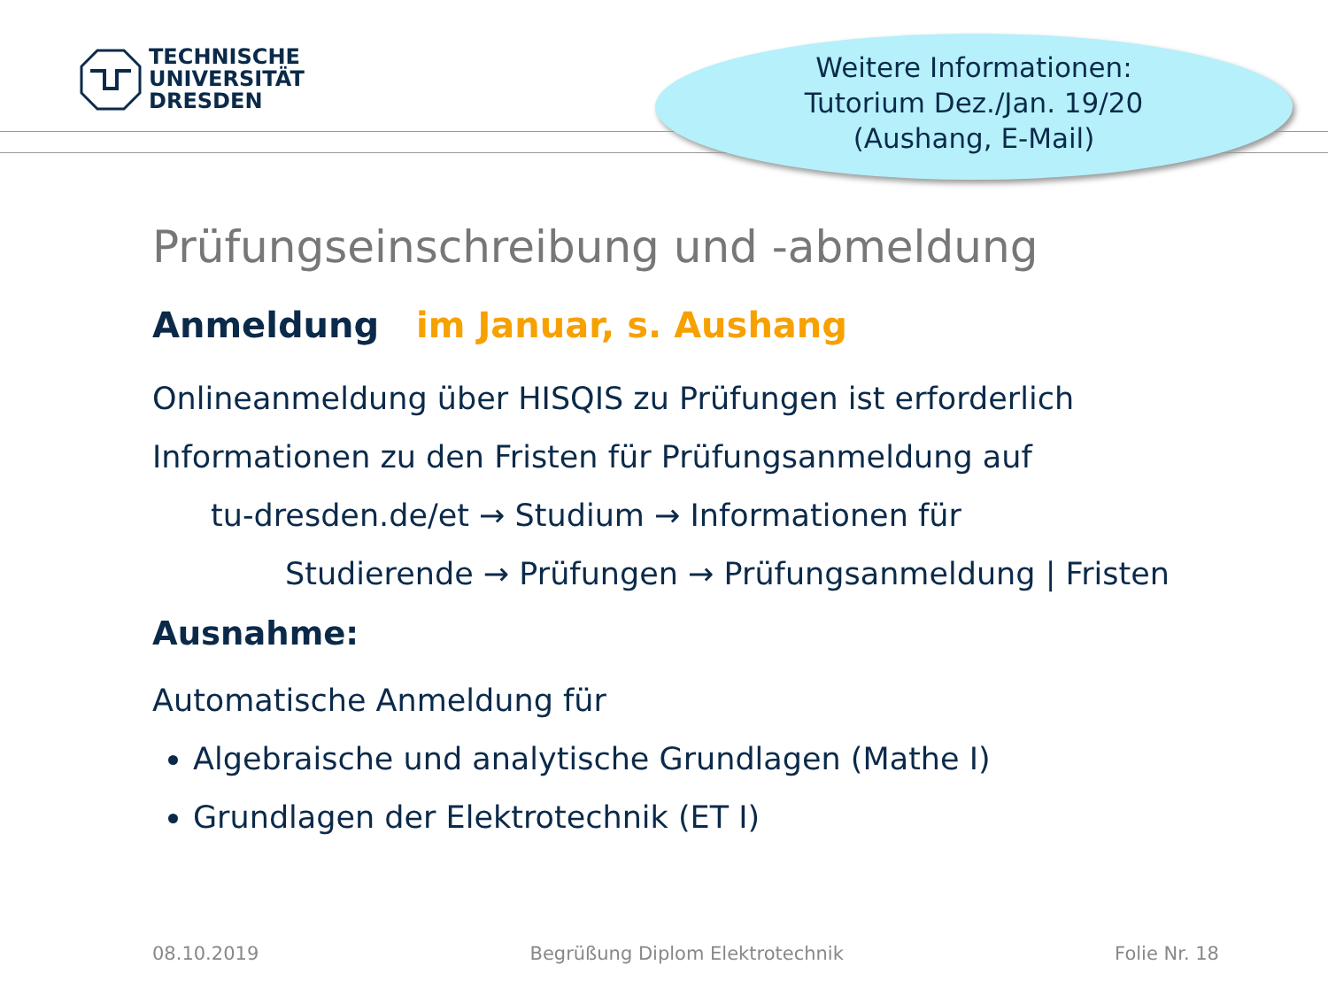TECHNISCHE
UNIVERSITÄT
DRESDEN
Weitere Informationen:
Tutorium Dez./Jan. 19/20
(Aushang, E-Mail)
Prüfungseinschreibung und -abmeldung
Anmeldung im Januar, s. Aushang
Onlineanmeldung über HISQIS zu Prüfungen ist erforderlich
Informationen zu den Fristen für Prüfungsanmeldung auf
tu-dresden.de/et → Studium → Informationen für
Studierende → Prüfungen → Prüfungsanmeldung | Fristen
Ausnahme:
Automatische Anmeldung für
Algebraische und analytische Grundlagen (Mathe I)
Grundlagen der Elektrotechnik (ET I)
08.10.2019 Begrüßung Diplom Elektrotechnik Folie Nr. 18